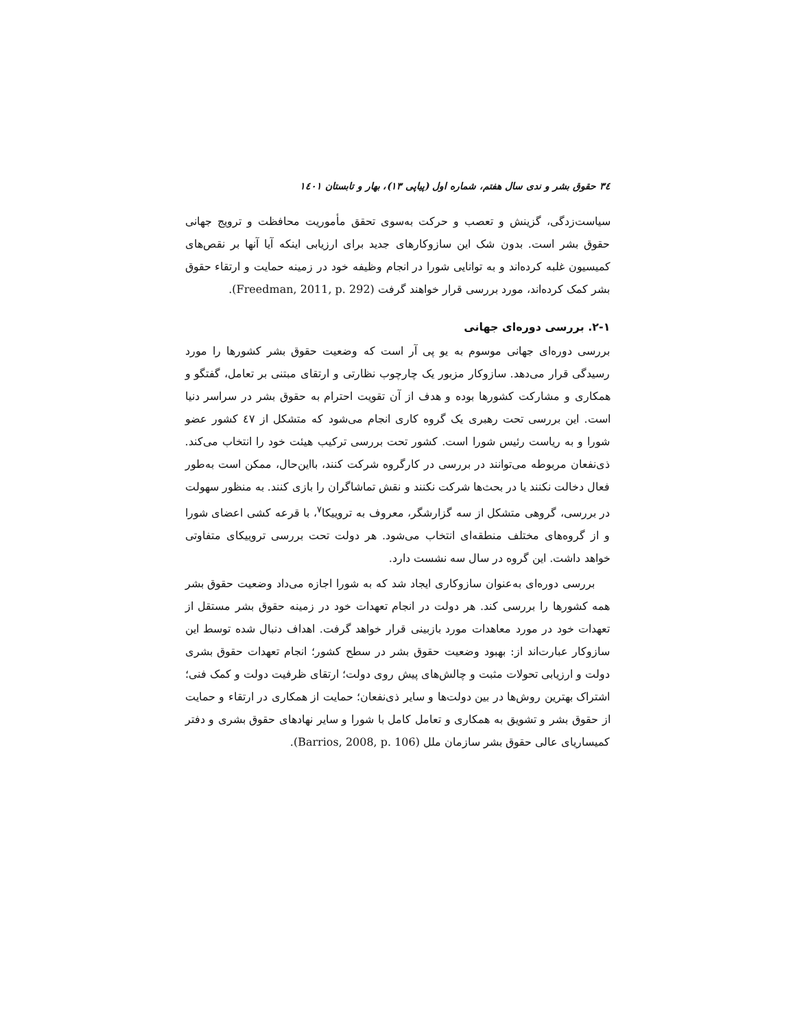۳٤ حقوق بشر و ندی سال هفتم، شماره اول (پیاپی ۱۳)، بهار و تابستان ۱٤۰۱
سیاست‌زدگی، گزینش و تعصب و حرکت به‌سوی تحقق مأموریت محافظت و ترویج جهانی حقوق بشر است. بدون شک این سازوکارهای جدید برای ارزیابی اینکه آیا آنها بر نقص‌های کمیسیون غلبه کرده‌اند و به توانایی شورا در انجام وظیفه خود در زمینه حمایت و ارتقاء حقوق بشر کمک کرده‌اند، مورد بررسی قرار خواهند گرفت (Freedman, 2011, p. 292).
۲-۱. بررسی دوره‌ای جهانی
بررسی دوره‌ای جهانی موسوم به یو پی آر است که وضعیت حقوق بشر کشورها را مورد رسیدگی قرار می‌دهد. سازوکار مزبور یک چارچوب نظارتی و ارتقای مبتنی بر تعامل، گفتگو و همکاری و مشارکت کشورها بوده و هدف از آن تقویت احترام به حقوق بشر در سراسر دنیا است. این بررسی تحت رهبری یک گروه کاری انجام می‌شود که متشکل از ٤٧ کشور عضو شورا و به ریاست رئیس شورا است. کشور تحت بررسی ترکیب هیئت خود را انتخاب می‌کند. ذی‌نفعان مربوطه می‌توانند در بررسی در کارگروه شرکت کنند، بااین‌حال، ممکن است به‌طور فعال دخالت نکنند یا در بحث‌ها شرکت نکنند و نقش تماشاگران را بازی کنند. به منظور سهولت در بررسی، گروهی متشکل از سه گزارشگر، معروف به تروییکا<sup>۷</sup>، با قرعه کشی اعضای شورا و از گروه‌های مختلف منطقه‌ای انتخاب می‌شود. هر دولت تحت بررسی تروییکای متفاوتی خواهد داشت. این گروه در سال سه نشست دارد.
بررسی دوره‌ای به‌عنوان سازوکاری ایجاد شد که به شورا اجازه می‌داد وضعیت حقوق بشر همه کشورها را بررسی کند. هر دولت در انجام تعهدات خود در زمینه حقوق بشر مستقل از تعهدات خود در مورد معاهدات مورد بازبینی قرار خواهد گرفت. اهداف دنبال شده توسط این سازوکار عبارت‌اند از: بهبود وضعیت حقوق بشر در سطح کشور؛ انجام تعهدات حقوق بشری دولت و ارزیابی تحولات مثبت و چالش‌های پیش روی دولت؛ ارتقای ظرفیت دولت و کمک فنی؛ اشتراک بهترین روش‌ها در بین دولت‌ها و سایر ذی‌نفعان؛ حمایت از همکاری در ارتقاء و حمایت از حقوق بشر و تشویق به همکاری و تعامل کامل با شورا و سایر نهادهای حقوق بشری و دفتر کمیساریای عالی حقوق بشر سازمان ملل (Barrios, 2008, p. 106).